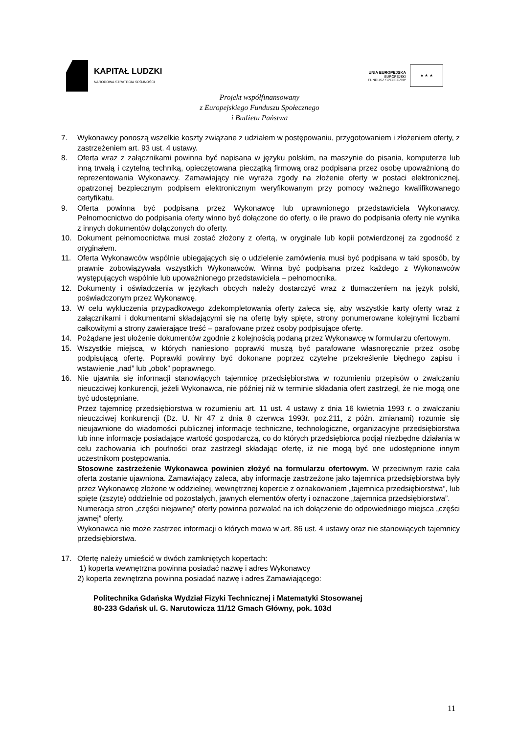KAPITAŁ LUDZKI
NARODOWA STRATEGIA SPÓJNOŚCI
UNIA EUROPEJSKA
EUROPEJSKI
FUNDUSZ SPOŁECZNY
★ ★ ★
Projekt współfinansowany
z Europejskiego Funduszu Społecznego
i Budżetu Państwa
7. Wykonawcy ponoszą wszelkie koszty związane z udziałem w postępowaniu, przygotowaniem i złożeniem oferty, z zastrzeżeniem art. 93 ust. 4 ustawy.
8. Oferta wraz z załącznikami powinna być napisana w języku polskim, na maszynie do pisania, komputerze lub inną trwałą i czytelną techniką, opieczętowana pieczątką firmową oraz podpisana przez osobę upoważnioną do reprezentowania Wykonawcy. Zamawiający nie wyraża zgody na złożenie oferty w postaci elektronicznej, opatrzonej bezpiecznym podpisem elektronicznym weryfikowanym przy pomocy ważnego kwalifikowanego certyfikatu.
9. Oferta powinna być podpisana przez Wykonawcę lub uprawnionego przedstawiciela Wykonawcy. Pełnomocnictwo do podpisania oferty winno być dołączone do oferty, o ile prawo do podpisania oferty nie wynika z innych dokumentów dołączonych do oferty.
10. Dokument pełnomocnictwa musi zostać złożony z ofertą, w oryginale lub kopii potwierdzonej za zgodność z oryginałem.
11. Oferta Wykonawców wspólnie ubiegających się o udzielenie zamówienia musi być podpisana w taki sposób, by prawnie zobowiązywała wszystkich Wykonawców. Winna być podpisana przez każdego z Wykonawców występujących wspólnie lub upoważnionego przedstawiciela – pełnomocnika.
12. Dokumenty i oświadczenia w językach obcych należy dostarczyć wraz z tłumaczeniem na język polski, poświadczonym przez Wykonawcę.
13. W celu wykluczenia przypadkowego zdekompletowania oferty zaleca się, aby wszystkie karty oferty wraz z załącznikami i dokumentami składającymi się na ofertę były spięte, strony ponumerowane kolejnymi liczbami całkowitymi a strony zawierające treść – parafowane przez osoby podpisujące ofertę.
14. Pożądane jest ułożenie dokumentów zgodnie z kolejnością podaną przez Wykonawcę w formularzu ofertowym.
15. Wszystkie miejsca, w których naniesiono poprawki muszą być parafowane własnoręcznie przez osobę podpisującą ofertę. Poprawki powinny być dokonane poprzez czytelne przekreślenie błędnego zapisu i wstawienie „nad” lub „obok” poprawnego.
16. Nie ujawnia się informacji stanowiących tajemnicę przedsiębiorstwa w rozumieniu przepisów o zwalczaniu nieuczciwej konkurencji, jeżeli Wykonawca, nie później niż w terminie składania ofert zastrzegł, że nie mogą one być udostępniane.
Przez tajemnicę przedsiębiorstwa w rozumieniu art. 11 ust. 4 ustawy z dnia 16 kwietnia 1993 r. o zwalczaniu nieuczciwej konkurencji (Dz. U. Nr 47 z dnia 8 czerwca 1993r. poz.211, z późn. zmianami) rozumie się nieujawnione do wiadomości publicznej informacje techniczne, technologiczne, organizacyjne przedsiębiorstwa lub inne informacje posiadające wartość gospodarczą, co do których przedsiębiorca podjął niezbędne działania w celu zachowania ich poufności oraz zastrzegł składając ofertę, iż nie mogą być one udostępnione innym uczestnikom postępowania.
Stosowne zastrzeżenie Wykonawca powinien złożyć na formularzu ofertowym. W przeciwnym razie cała oferta zostanie ujawniona. Zamawiający zaleca, aby informacje zastrzeżone jako tajemnica przedsiębiorstwa były przez Wykonawcę złożone w oddzielnej, wewnętrznej kopercie z oznakowaniem „tajemnica przedsiębiorstwa”, lub spięte (zszyte) oddzielnie od pozostałych, jawnych elementów oferty i oznaczone „tajemnica przedsiębiorstwa”.
Numeracja stron „części niejawnej” oferty powinna pozwalać na ich dołączenie do odpowiedniego miejsca „części jawnej” oferty.
Wykonawca nie może zastrzec informacji o których mowa w art. 86 ust. 4 ustawy oraz nie stanowiących tajemnicy przedsiębiorstwa.
17. Ofertę należy umieścić w dwóch zamkniętych kopertach:
1) koperta wewnętrzna powinna posiadać nazwę i adres Wykonawcy
2) koperta zewnętrzna powinna posiadać nazwę i adres Zamawiającego:
Politechnika Gdańska Wydział Fizyki Technicznej i Matematyki Stosowanej
80-233 Gdańsk ul. G. Narutowicza 11/12 Gmach Główny, pok. 103d
11